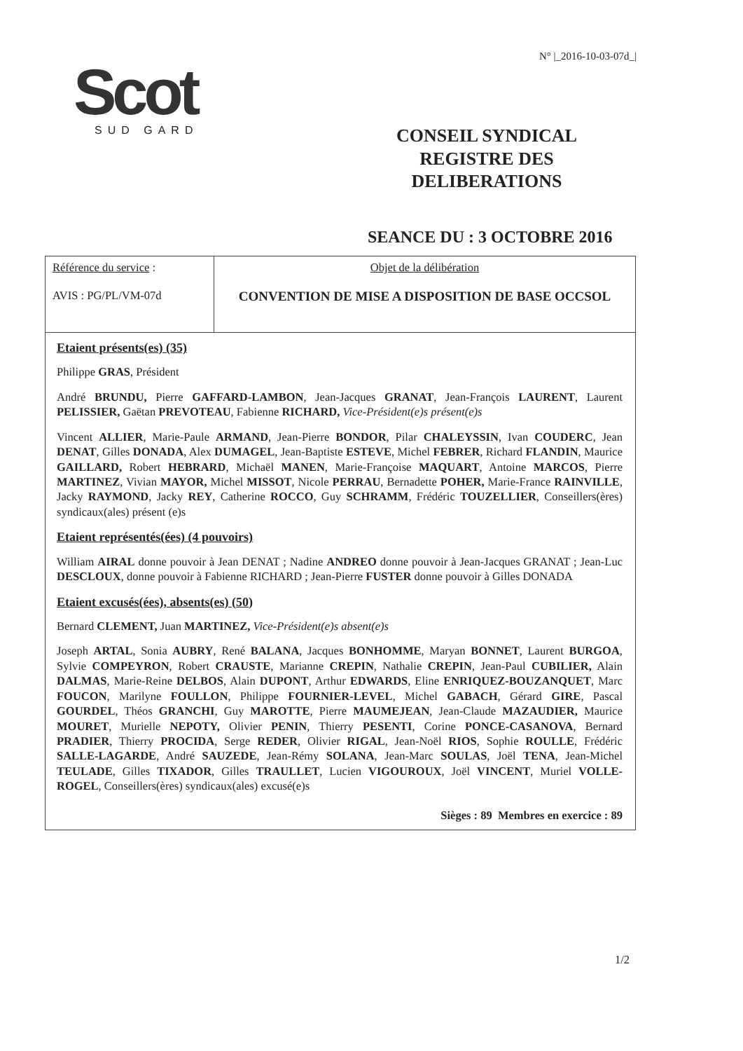N° |_2016-10-03-07d_|
Scot
SUD GARD
CONSEIL SYNDICAL
REGISTRE DES DELIBERATIONS
SEANCE DU : 3 OCTOBRE 2016
| Référence du service : AVIS : PG/PL/VM-07d | Objet de la délibération CONVENTION DE MISE A DISPOSITION DE BASE OCCSOL |
Etaient présents(es) (35)
Philippe GRAS, Président
André BRUNDU, Pierre GAFFARD-LAMBON, Jean-Jacques GRANAT, Jean-François LAURENT, Laurent PELISSIER, Gaëtan PREVOTEAU, Fabienne RICHARD, Vice-Président(e)s présent(e)s
Vincent ALLIER, Marie-Paule ARMAND, Jean-Pierre BONDOR, Pilar CHALEYSSIN, Ivan COUDERC, Jean DENAT, Gilles DONADA, Alex DUMAGEL, Jean-Baptiste ESTEVE, Michel FEBRER, Richard FLANDIN, Maurice GAILLARD, Robert HEBRARD, Michaël MANEN, Marie-Françoise MAQUART, Antoine MARCOS, Pierre MARTINEZ, Vivian MAYOR, Michel MISSOT, Nicole PERRAU, Bernadette POHER, Marie-France RAINVILLE, Jacky RAYMOND, Jacky REY, Catherine ROCCO, Guy SCHRAMM, Frédéric TOUZELLIER, Conseillers(ères) syndicaux(ales) présent (e)s
Etaient représentés(ées) (4 pouvoirs)
William AIRAL donne pouvoir à Jean DENAT ; Nadine ANDREO donne pouvoir à Jean-Jacques GRANAT ; Jean-Luc DESCLOUX, donne pouvoir à Fabienne RICHARD ; Jean-Pierre FUSTER donne pouvoir à Gilles DONADA
Etaient excusés(ées), absents(es) (50)
Bernard CLEMENT, Juan MARTINEZ, Vice-Président(e)s absent(e)s
Joseph ARTAL, Sonia AUBRY, René BALANA, Jacques BONHOMME, Maryan BONNET, Laurent BURGOA, Sylvie COMPEYRON, Robert CRAUSTE, Marianne CREPIN, Nathalie CREPIN, Jean-Paul CUBILIER, Alain DALMAS, Marie-Reine DELBOS, Alain DUPONT, Arthur EDWARDS, Eline ENRIQUEZ-BOUZANQUET, Marc FOUCON, Marilyne FOULLON, Philippe FOURNIER-LEVEL, Michel GABACH, Gérard GIRE, Pascal GOURDEL, Théos GRANCHI, Guy MAROTTE, Pierre MAUMEJEAN, Jean-Claude MAZAUDIER, Maurice MOURET, Murielle NEPOTY, Olivier PENIN, Thierry PESENTI, Corine PONCE-CASANOVA, Bernard PRADIER, Thierry PROCIDA, Serge REDER, Olivier RIGAL, Jean-Noël RIOS, Sophie ROULLE, Frédéric SALLE-LAGARDE, André SAUZEDE, Jean-Rémy SOLANA, Jean-Marc SOULAS, Joël TENA, Jean-Michel TEULADE, Gilles TIXADOR, Gilles TRAULLET, Lucien VIGOUROUX, Joël VINCENT, Muriel VOLLE-ROGEL, Conseillers(ères) syndicaux(ales) excusé(e)s
Sièges : 89 Membres en exercice : 89
1/2